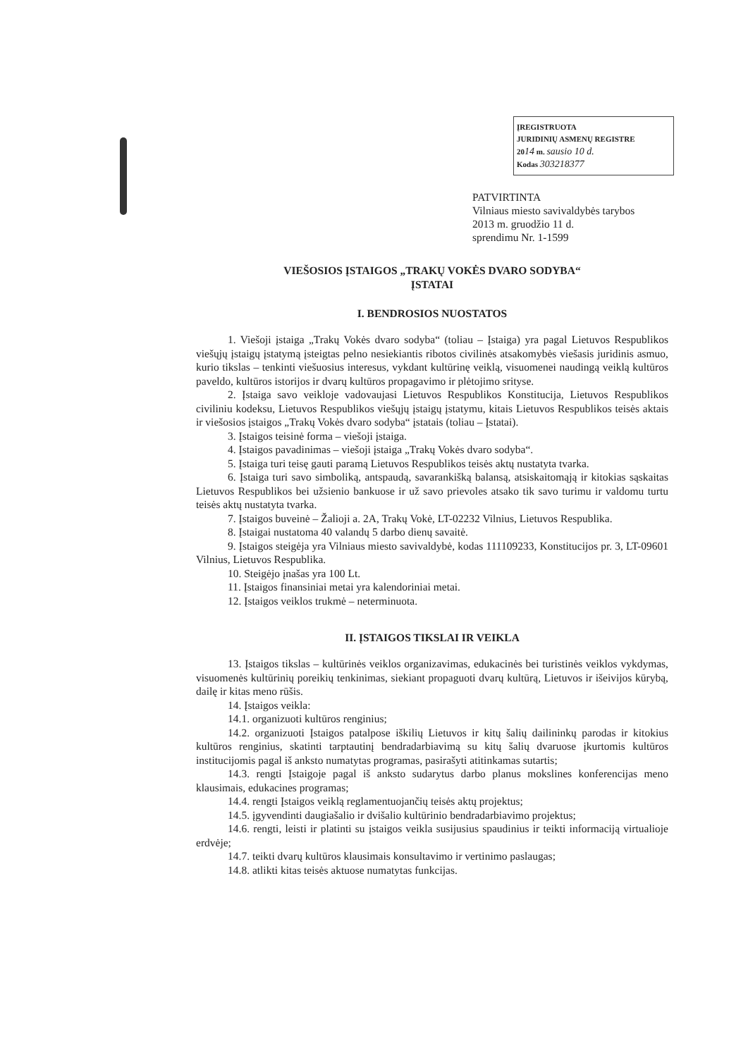ĮREGISTRUOTA
JURIDINIŲ ASMENŲ REGISTRE
2014 m. sausio 10 d.
Kodas 303218377
PATVIRTINTA
Vilniaus miesto savivaldybės tarybos
2013 m. gruodžio 11 d.
sprendimu Nr. 1-1599
VIEŠOSIOS ĮSTAIGOS „TRAKŲ VOKĖS DVARO SODYBA“
ĮSTATAI
I. BENDROSIOS NUOSTATOS
1. Viešoji įstaiga „Trakų Vokės dvaro sodyba“ (toliau – Įstaiga) yra pagal Lietuvos Respublikos viešųjų įstaigų įstatymą įsteigtas pelno nesiekiantis ribotos civilinės atsakomybės viešasis juridinis asmuo, kurio tikslas – tenkinti viešuosius interesus, vykdant kultūrinę veiklą, visuomenei naudingą veiklą kultūros paveldo, kultūros istorijos ir dvarų kultūros propagavimo ir plėtojimo srityse.
2. Įstaiga savo veikloje vadovaujasi Lietuvos Respublikos Konstitucija, Lietuvos Respublikos civiliniu kodeksu, Lietuvos Respublikos viešųjų įstaigų įstatymu, kitais Lietuvos Respublikos teisės aktais ir viešosios įstaigos „Trakų Vokės dvaro sodyba“ įstatais (toliau – Įstatai).
3. Įstaigos teisinė forma – viešoji įstaiga.
4. Įstaigos pavadinimas – viešoji įstaiga „Trakų Vokės dvaro sodyba“.
5. Įstaiga turi teisę gauti paramą Lietuvos Respublikos teisės aktų nustatyta tvarka.
6. Įstaiga turi savo simboliką, antspaudą, savarankišką balansą, atsiskaitomąją ir kitokias sąskaitas Lietuvos Respublikos bei užsienio bankuose ir už savo prievoles atsako tik savo turimu ir valdomu turtu teisės aktų nustatyta tvarka.
7. Įstaigos buveinė – Žalioji a. 2A, Trakų Vokė, LT-02232 Vilnius, Lietuvos Respublika.
8. Įstaigai nustatoma 40 valandų 5 darbo dienų savaitė.
9. Įstaigos steigėja yra Vilniaus miesto savivaldybė, kodas 111109233, Konstitucijos pr. 3, LT-09601 Vilnius, Lietuvos Respublika.
10. Steigėjo įnašas yra 100 Lt.
11. Įstaigos finansiniai metai yra kalendoriniai metai.
12. Įstaigos veiklos trukmė – neterminuota.
II. ĮSTAIGOS TIKSLAI IR VEIKLA
13. Įstaigos tikslas – kultūrinės veiklos organizavimas, edukacinės bei turistinės veiklos vykdymas, visuomenės kultūrinių poreikių tenkinimas, siekiant propaguoti dvarų kultūrą, Lietuvos ir išeivijos kūrybą, dailę ir kitas meno rūšis.
14. Įstaigos veikla:
14.1. organizuoti kultūros renginius;
14.2. organizuoti Įstaigos patalpose iškilių Lietuvos ir kitų šalių dailininkų parodas ir kitokius kultūros renginius, skatinti tarptautinį bendradarbiavimą su kitų šalių dvaruose įkurtomis kultūros institucijomis pagal iš anksto numatytas programas, pasirašyti atitinkamas sutartis;
14.3. rengti Įstaigoje pagal iš anksto sudarytus darbo planus mokslines konferencijas meno klausimais, edukacines programas;
14.4. rengti Įstaigos veiklą reglamentuojančių teisės aktų projektus;
14.5. įgyvendinti daugiašalio ir dvišalio kultūrinio bendradarbiavimo projektus;
14.6. rengti, leisti ir platinti su įstaigos veikla susijusius spaudinius ir teikti informaciją virtualioje erdvėje;
14.7. teikti dvarų kultūros klausimais konsultavimo ir vertinimo paslaugas;
14.8. atlikti kitas teisės aktuose numatytas funkcijas.